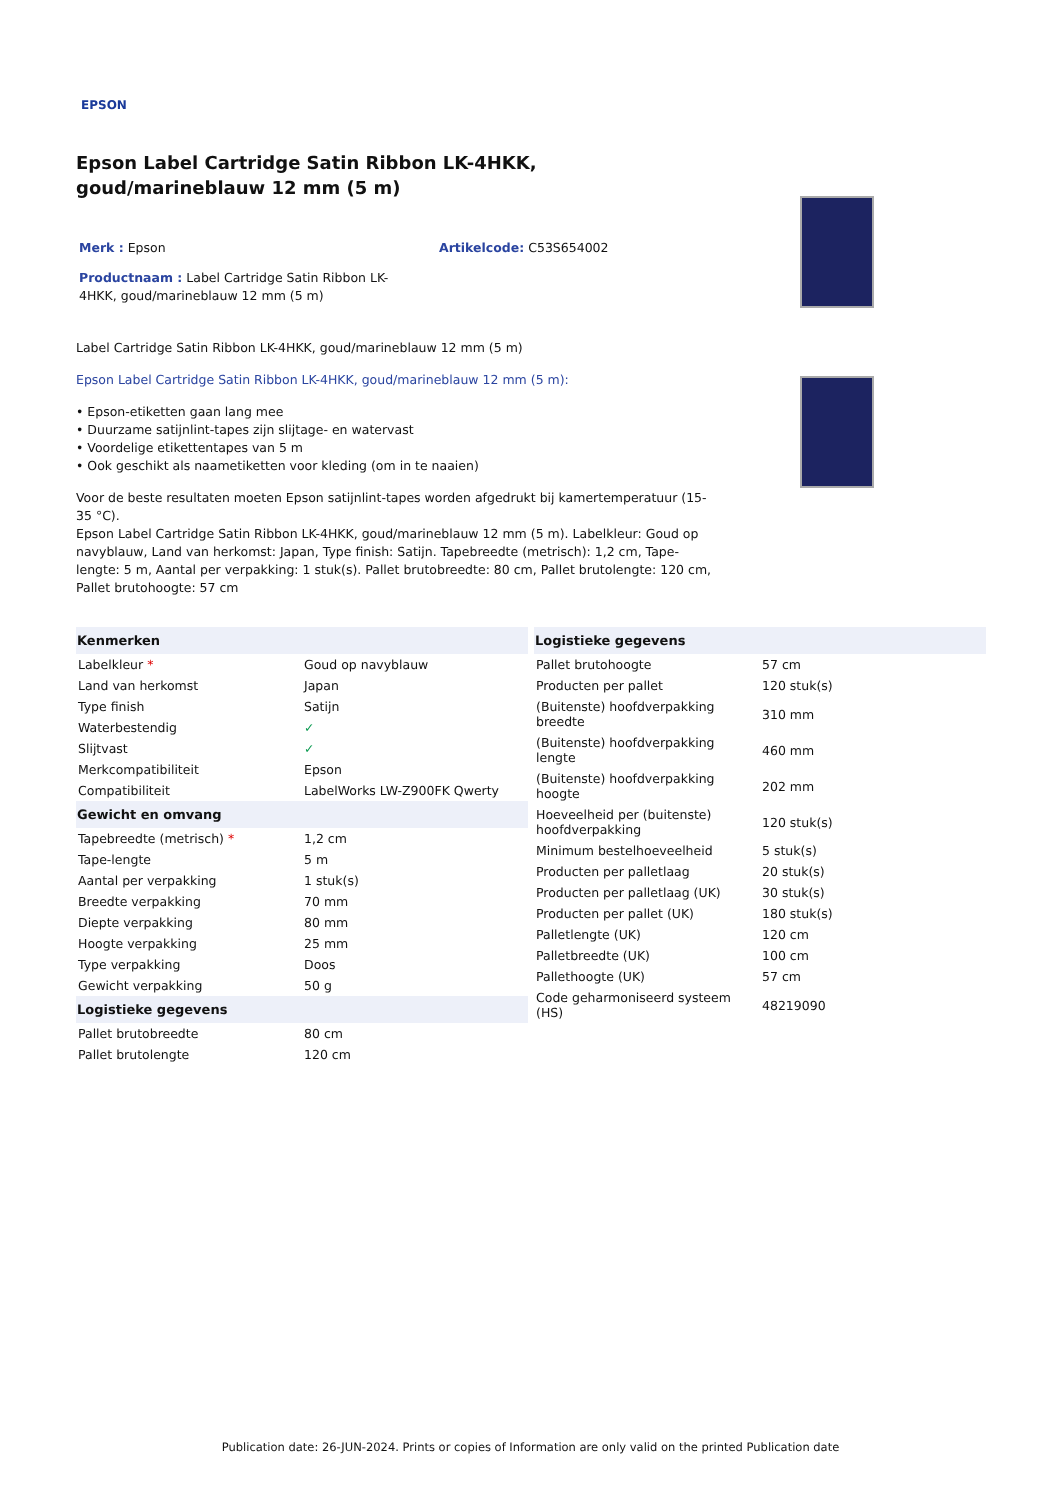EPSON
Epson Label Cartridge Satin Ribbon LK-4HKK, goud/marineblauw 12 mm (5 m)
Merk : Epson Artikelcode: C53S654002
Productnaam : Label Cartridge Satin Ribbon LK-4HKK, goud/marineblauw 12 mm (5 m)
Label Cartridge Satin Ribbon LK-4HKK, goud/marineblauw 12 mm (5 m)
Epson Label Cartridge Satin Ribbon LK-4HKK, goud/marineblauw 12 mm (5 m):
• Epson-etiketten gaan lang mee
• Duurzame satijnlint-tapes zijn slijtage- en watervast
• Voordelige etikettentapes van 5 m
• Ook geschikt als naametiketten voor kleding (om in te naaien)
Voor de beste resultaten moeten Epson satijnlint-tapes worden afgedrukt bij kamertemperatuur (15-35 °C).
Epson Label Cartridge Satin Ribbon LK-4HKK, goud/marineblauw 12 mm (5 m). Labelkleur: Goud op navyblauw, Land van herkomst: Japan, Type finish: Satijn. Tapebreedte (metrisch): 1,2 cm, Tape-lengte: 5 m, Aantal per verpakking: 1 stuk(s). Pallet brutobreedte: 80 cm, Pallet brutolengte: 120 cm, Pallet brutohoogte: 57 cm
| Kenmerken | |
| --- | --- |
| Labelkleur * | Goud op navyblauw |
| Land van herkomst | Japan |
| Type finish | Satijn |
| Waterbestendig | ✓ |
| Slijtvast | ✓ |
| Merkcompatibiliteit | Epson |
| Compatibiliteit | LabelWorks LW-Z900FK Qwerty |
| Gewicht en omvang | |
| Tapebreedte (metrisch) * | 1,2 cm |
| Tape-lengte | 5 m |
| Aantal per verpakking | 1 stuk(s) |
| Breedte verpakking | 70 mm |
| Diepte verpakking | 80 mm |
| Hoogte verpakking | 25 mm |
| Type verpakking | Doos |
| Gewicht verpakking | 50 g |
| Logistieke gegevens | |
| Pallet brutobreedte | 80 cm |
| Pallet brutolengte | 120 cm |
| Logistieke gegevens | |
| --- | --- |
| Pallet brutohoogte | 57 cm |
| Producten per pallet | 120 stuk(s) |
| (Buitenste) hoofdverpakking breedte | 310 mm |
| (Buitenste) hoofdverpakking lengte | 460 mm |
| (Buitenste) hoofdverpakking hoogte | 202 mm |
| Hoeveelheid per (buitenste) hoofdverpakking | 120 stuk(s) |
| Minimum bestelhoeveelheid | 5 stuk(s) |
| Producten per palletlaag | 20 stuk(s) |
| Producten per palletlaag (UK) | 30 stuk(s) |
| Producten per pallet (UK) | 180 stuk(s) |
| Palletlengte (UK) | 120 cm |
| Palletbreedte (UK) | 100 cm |
| Pallethoogte (UK) | 57 cm |
| Code geharmoniseerd systeem (HS) | 48219090 |
Publication date: 26-JUN-2024. Prints or copies of Information are only valid on the printed Publication date